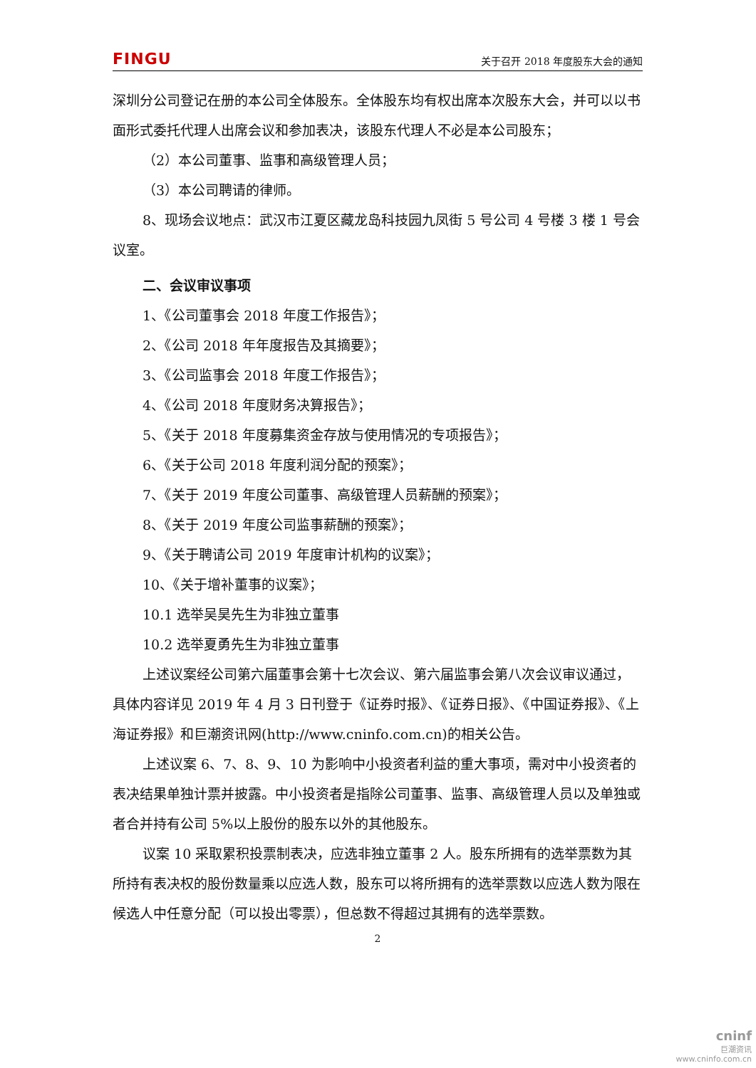FINGU 关于召开 2018 年度股东大会的通知
深圳分公司登记在册的本公司全体股东。全体股东均有权出席本次股东大会，并可以以书面形式委托代理人出席会议和参加表决，该股东代理人不必是本公司股东；
（2）本公司董事、监事和高级管理人员；
（3）本公司聘请的律师。
8、现场会议地点：武汉市江夏区藏龙岛科技园九凤街 5 号公司 4 号楼 3 楼 1 号会议室。
二、会议审议事项
1、《公司董事会 2018 年度工作报告》；
2、《公司 2018 年年度报告及其摘要》；
3、《公司监事会 2018 年度工作报告》；
4、《公司 2018 年度财务决算报告》；
5、《关于 2018 年度募集资金存放与使用情况的专项报告》；
6、《关于公司 2018 年度利润分配的预案》；
7、《关于 2019 年度公司董事、高级管理人员薪酬的预案》；
8、《关于 2019 年度公司监事薪酬的预案》；
9、《关于聘请公司 2019 年度审计机构的议案》；
10、《关于增补董事的议案》；
10.1 选举吴昊先生为非独立董事
10.2 选举夏勇先生为非独立董事
上述议案经公司第六届董事会第十七次会议、第六届监事会第八次会议审议通过，具体内容详见 2019 年 4 月 3 日刊登于《证券时报》、《证券日报》、《中国证券报》、《上海证券报》和巨潮资讯网(http://www.cninfo.com.cn)的相关公告。
上述议案 6、7、8、9、10 为影响中小投资者利益的重大事项，需对中小投资者的表决结果单独计票并披露。中小投资者是指除公司董事、监事、高级管理人员以及单独或者合并持有公司 5%以上股份的股东以外的其他股东。
议案 10 采取累积投票制表决，应选非独立董事 2 人。股东所拥有的选举票数为其所持有表决权的股份数量乘以应选人数，股东可以将所拥有的选举票数以应选人数为限在候选人中任意分配（可以投出零票），但总数不得超过其拥有的选举票数。
2
cninf
巨潮资讯
www.cninfo.com.cn